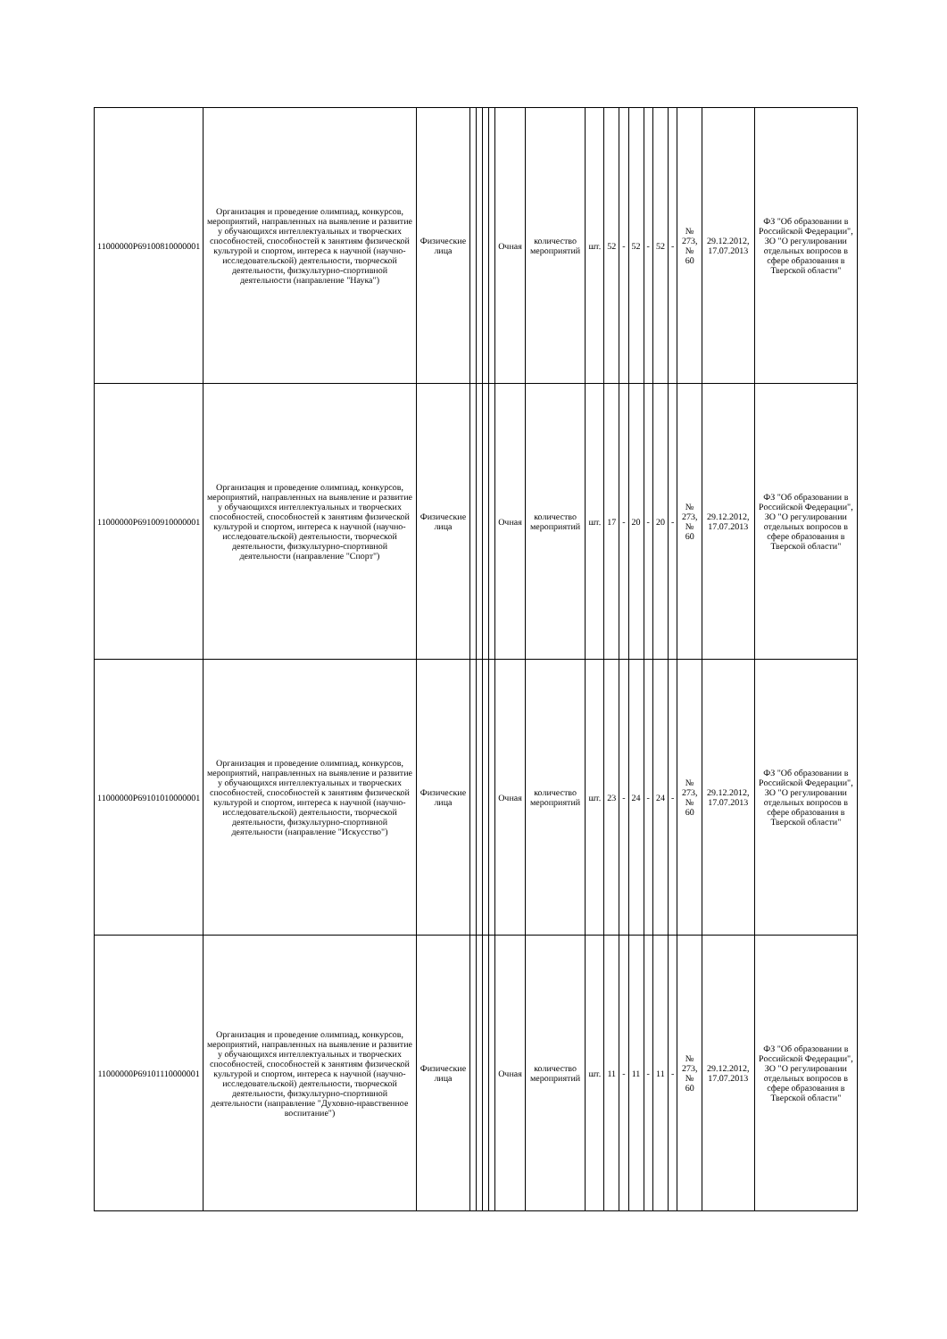| 11000000P69100810000001 | Организация и проведение олимпиад, конкурсов, мероприятий, направленных на выявление и развитие у обучающихся интеллектуальных и творческих способностей, способностей к занятиям физической культурой и спортом, интереса к научной (научно-исследовательской) деятельности, творческой деятельности, физкультурно-спортивной деятельности (направление "Наука") | Физические лица | | | | | Очная | количество мероприятий | шт. | 52 | - | 52 | - | 52 | - | № 273, № 60 | 29.12.2012, 17.07.2013 | ФЗ "Об образовании в Российской Федерации", ЗО "О регулировании отдельных вопросов в сфере образования в Тверской области" |
| 11000000P69100910000001 | Организация и проведение олимпиад, конкурсов, мероприятий, направленных на выявление и развитие у обучающихся интеллектуальных и творческих способностей, способностей к занятиям физической культурой и спортом, интереса к научной (научно-исследовательской) деятельности, творческой деятельности, физкультурно-спортивной деятельности (направление "Спорт") | Физические лица | | | | | Очная | количество мероприятий | шт. | 17 | - | 20 | - | 20 | - | № 273, № 60 | 29.12.2012, 17.07.2013 | ФЗ "Об образовании в Российской Федерации", ЗО "О регулировании отдельных вопросов в сфере образования в Тверской области" |
| 11000000P69101010000001 | Организация и проведение олимпиад, конкурсов, мероприятий, направленных на выявление и развитие у обучающихся интеллектуальных и творческих способностей, способностей к занятиям физической культурой и спортом, интереса к научной (научно-исследовательской) деятельности, творческой деятельности, физкультурно-спортивной деятельности (направление "Искусство") | Физические лица | | | | | Очная | количество мероприятий | шт. | 23 | - | 24 | - | 24 | - | № 273, № 60 | 29.12.2012, 17.07.2013 | ФЗ "Об образовании в Российской Федерации", ЗО "О регулировании отдельных вопросов в сфере образования в Тверской области" |
| 11000000P69101110000001 | Организация и проведение олимпиад, конкурсов, мероприятий, направленных на выявление и развитие у обучающихся интеллектуальных и творческих способностей, способностей к занятиям физической культурой и спортом, интереса к научной (научно-исследовательской) деятельности, творческой деятельности, физкультурно-спортивной деятельности (направление "Духовно-нравственное воспитание") | Физические лица | | | | | Очная | количество мероприятий | шт. | 11 | - | 11 | - | 11 | - | № 273, № 60 | 29.12.2012, 17.07.2013 | ФЗ "Об образовании в Российской Федерации", ЗО "О регулировании отдельных вопросов в сфере образования в Тверской области" |